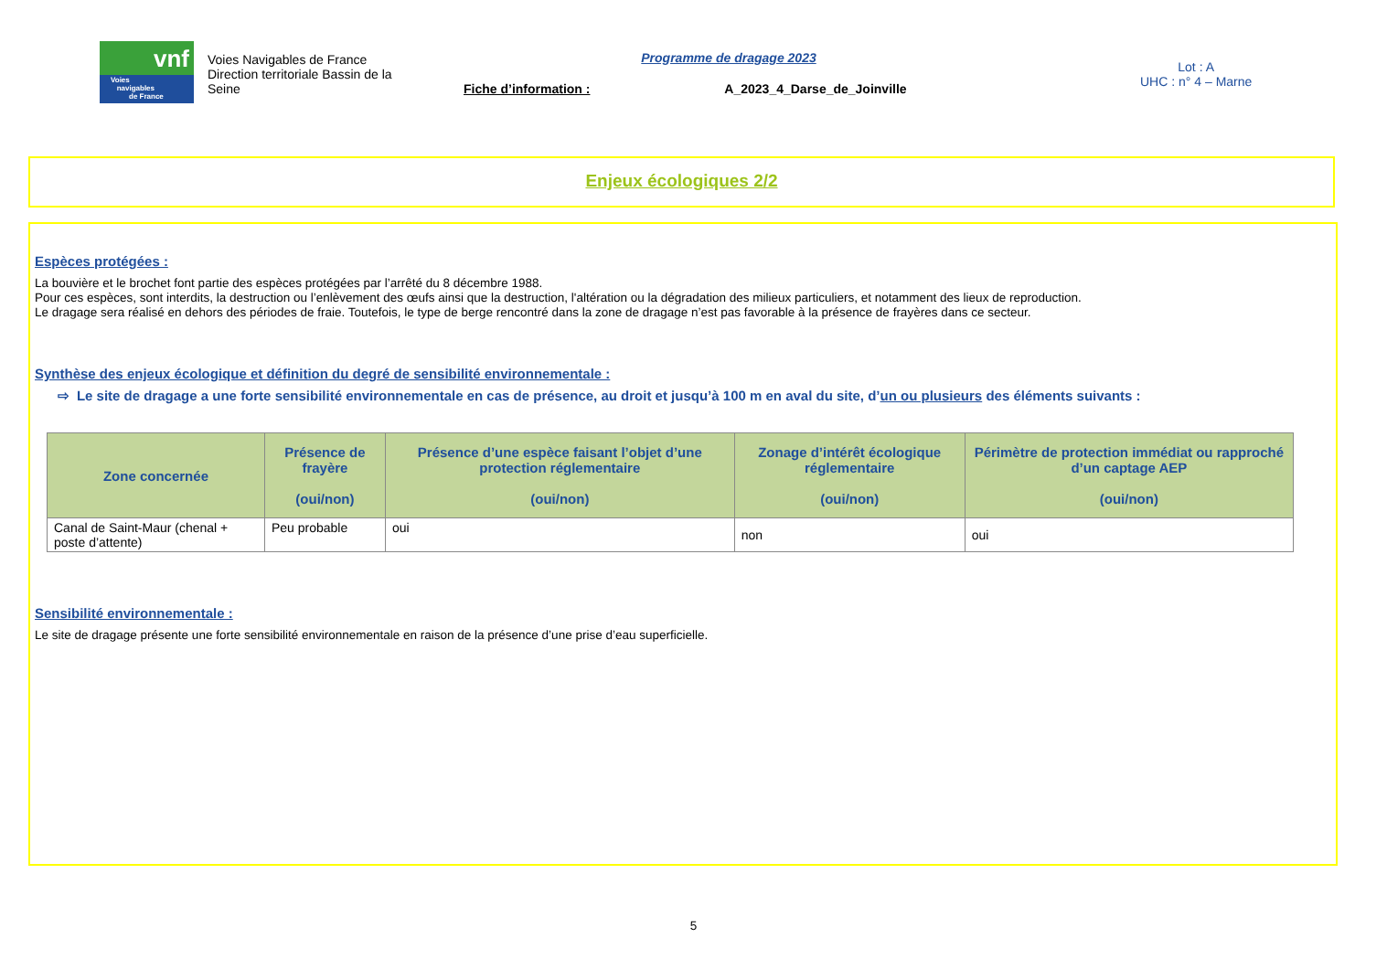vnf
Voies
navigables
de France
Voies Navigables de France Direction territoriale Bassin de la Seine
Programme de dragage 2023
Fiche d’information : A_2023_4_Darse_de_Joinville
Lot : A
UHC : n° 4 – Marne
Enjeux écologiques 2/2
Espèces protégées :
La bouvière et le brochet font partie des espèces protégées par l’arrêté du 8 décembre 1988.
Pour ces espèces, sont interdits, la destruction ou l’enlèvement des œufs ainsi que la destruction, l'altération ou la dégradation des milieux particuliers, et notamment des lieux de reproduction.
Le dragage sera réalisé en dehors des périodes de fraie. Toutefois, le type de berge rencontré dans la zone de dragage n’est pas favorable à la présence de frayères dans ce secteur.
Synthèse des enjeux écologique et définition du degré de sensibilité environnementale :
⇨ Le site de dragage a une forte sensibilité environnementale en cas de présence, au droit et jusqu’à 100 m en aval du site, d’un ou plusieurs des éléments suivants :
| Zone concernée | Présence de frayère (oui/non) | Présence d’une espèce faisant l’objet d’une protection réglementaire (oui/non) | Zonage d’intérêt écologique réglementaire (oui/non) | Périmètre de protection immédiat ou rapproché d’un captage AEP (oui/non) |
| --- | --- | --- | --- | --- |
| Canal de Saint-Maur (chenal + poste d’attente) | Peu probable | oui | non | oui |
Sensibilité environnementale :
Le site de dragage présente une forte sensibilité environnementale en raison de la présence d’une prise d’eau superficielle.
5